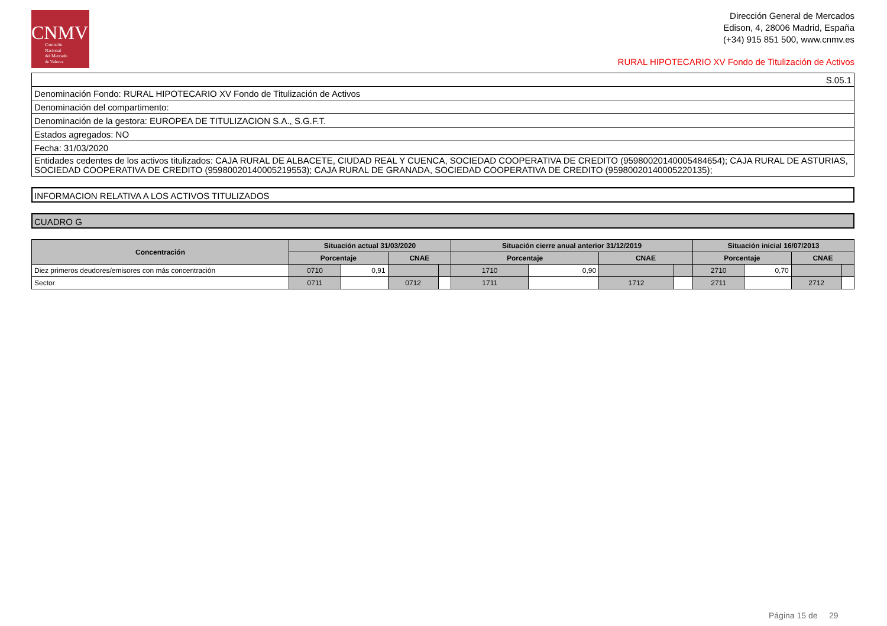CNMV
Comisión
Nacional
del Mercado
de Valores
Dirección General de Mercados
Edison, 4, 28006 Madrid, España
(+34) 915 851 500, www.cnmv.es
RURAL HIPOTECARIO XV Fondo de Titulización de Activos
| S.05.1 |
| Denominación Fondo: RURAL HIPOTECARIO XV Fondo de Titulización de Activos |
| Denominación del compartimento: |
| Denominación de la gestora: EUROPEA DE TITULIZACION S.A., S.G.F.T. |
| Estados agregados: NO |
| Fecha: 31/03/2020 |
| Entidades cedentes de los activos titulizados: CAJA RURAL DE ALBACETE, CIUDAD REAL Y CUENCA, SOCIEDAD COOPERATIVA DE CREDITO (95980020140005484654); CAJA RURAL DE ASTURIAS, SOCIEDAD COOPERATIVA DE CREDITO (95980020140005219553); CAJA RURAL DE GRANADA, SOCIEDAD COOPERATIVA DE CREDITO (95980020140005220135); |
INFORMACION RELATIVA A LOS ACTIVOS TITULIZADOS
CUADRO G
| Concentración | Situación actual 31/03/2020 | | | | Situación cierre anual anterior 31/12/2019 | | | | Situación inicial 16/07/2013 | | | |
| --- | --- | --- | --- | --- | --- | --- | --- | --- | --- | --- | --- | --- |
| | Porcentaje | | CNAE | | Porcentaje | | CNAE | | Porcentaje | | CNAE | |
| Diez primeros deudores/emisores con más concentración | 0710 | 0,91 | | | 1710 | 0,90 | | | 2710 | 0,70 | | |
| Sector | 0711 | | 0712 | | 1711 | | 1712 | | 2711 | | 2712 | |
Página 15 de 29